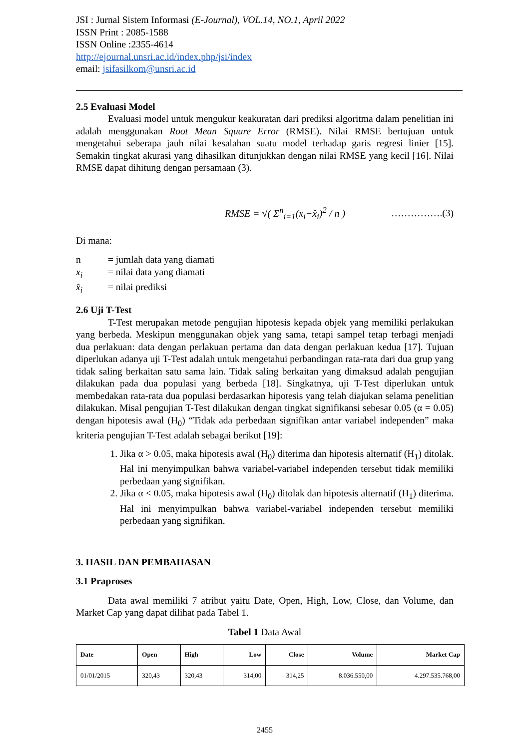JSI : Jurnal Sistem Informasi (E-Journal), VOL.14, NO.1, April 2022
ISSN Print : 2085-1588
ISSN Online :2355-4614
http://ejournal.unsri.ac.id/index.php/jsi/index
email: jsifasilkom@unsri.ac.id
2.5 Evaluasi Model
Evaluasi model untuk mengukur keakuratan dari prediksi algoritma dalam penelitian ini adalah menggunakan Root Mean Square Error (RMSE). Nilai RMSE bertujuan untuk mengetahui seberapa jauh nilai kesalahan suatu model terhadap garis regresi linier [15]. Semakin tingkat akurasi yang dihasilkan ditunjukkan dengan nilai RMSE yang kecil [16]. Nilai RMSE dapat dihitung dengan persamaan (3).
RMSE = √( Σ<sup>n</sup><sub>i=1</sub>(x<sub>i</sub>−x̂<sub>i</sub>)<sup>2</sup> / n ) …………….(3)
Di mana:
| n | = jumlah data yang diamati |
| x<sub>i</sub> | = nilai data yang diamati |
| x̂<sub>i</sub> | = nilai prediksi |
2.6 Uji T-Test
T-Test merupakan metode pengujian hipotesis kepada objek yang memiliki perlakukan yang berbeda. Meskipun menggunakan objek yang sama, tetapi sampel tetap terbagi menjadi dua perlakuan: data dengan perlakuan pertama dan data dengan perlakuan kedua [17]. Tujuan diperlukan adanya uji T-Test adalah untuk mengetahui perbandingan rata-rata dari dua grup yang tidak saling berkaitan satu sama lain. Tidak saling berkaitan yang dimaksud adalah pengujian dilakukan pada dua populasi yang berbeda [18]. Singkatnya, uji T-Test diperlukan untuk membedakan rata-rata dua populasi berdasarkan hipotesis yang telah diajukan selama penelitian dilakukan. Misal pengujian T-Test dilakukan dengan tingkat signifikansi sebesar 0.05 (α = 0.05) dengan hipotesis awal (H<sub>0</sub>) “Tidak ada perbedaan signifikan antar variabel independen” maka kriteria pengujian T-Test adalah sebagai berikut [19]:
1. Jika α > 0.05, maka hipotesis awal (H<sub>0</sub>) diterima dan hipotesis alternatif (H<sub>1</sub>) ditolak. Hal ini menyimpulkan bahwa variabel-variabel independen tersebut tidak memiliki perbedaan yang signifikan.
2. Jika α < 0.05, maka hipotesis awal (H<sub>0</sub>) ditolak dan hipotesis alternatif (H<sub>1</sub>) diterima. Hal ini menyimpulkan bahwa variabel-variabel independen tersebut memiliki perbedaan yang signifikan.
3. HASIL DAN PEMBAHASAN
3.1 Praproses
Data awal memiliki 7 atribut yaitu Date, Open, High, Low, Close, dan Volume, dan Market Cap yang dapat dilihat pada Tabel 1.
Tabel 1 Data Awal
| Date | Open | High | Low | Close | Volume | Market Cap |
| --- | --- | --- | --- | --- | --- | --- |
| 01/01/2015 | 320,43 | 320,43 | 314,00 | 314,25 | 8.036.550,00 | 4.297.535.768,00 |
2455